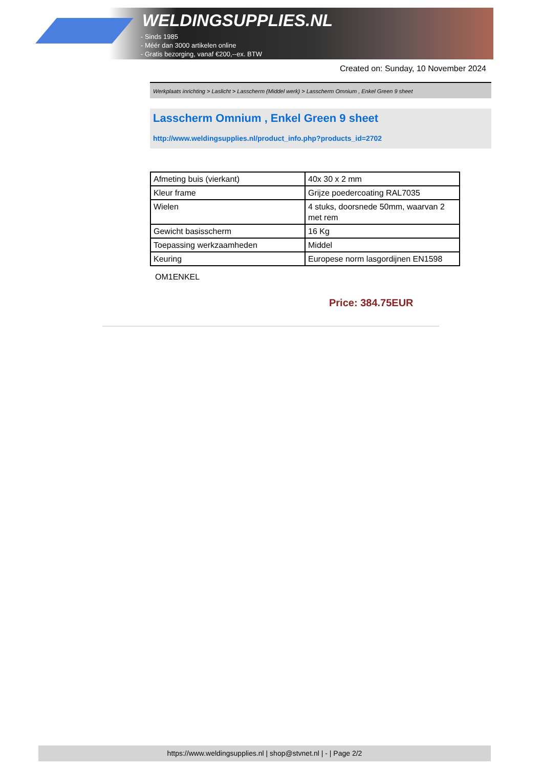WELDINGSUPPLIES.NL
- Sinds 1985
- Méér dan 3000 artikelen online
- Gratis bezorging, vanaf €200,--ex. BTW
Created on: Sunday, 10 November 2024
Werkplaats inrichting > Laslicht > Lasscherm (Middel werk) > Lasscherm Omnium , Enkel Green 9 sheet
Lasscherm Omnium , Enkel Green 9 sheet
http://www.weldingsupplies.nl/product_info.php?products_id=2702
| Afmeting buis (vierkant) | 40x 30 x 2 mm |
| Kleur frame | Grijze poedercoating RAL7035 |
| Wielen | 4 stuks, doorsnede 50mm, waarvan 2 met rem |
| Gewicht basisscherm | 16 Kg |
| Toepassing werkzaamheden | Middel |
| Keuring | Europese norm lasgordijnen EN1598 |
OM1ENKEL
Price: 384.75EUR
https://www.weldingsupplies.nl | shop@stvnet.nl | - | Page 2/2